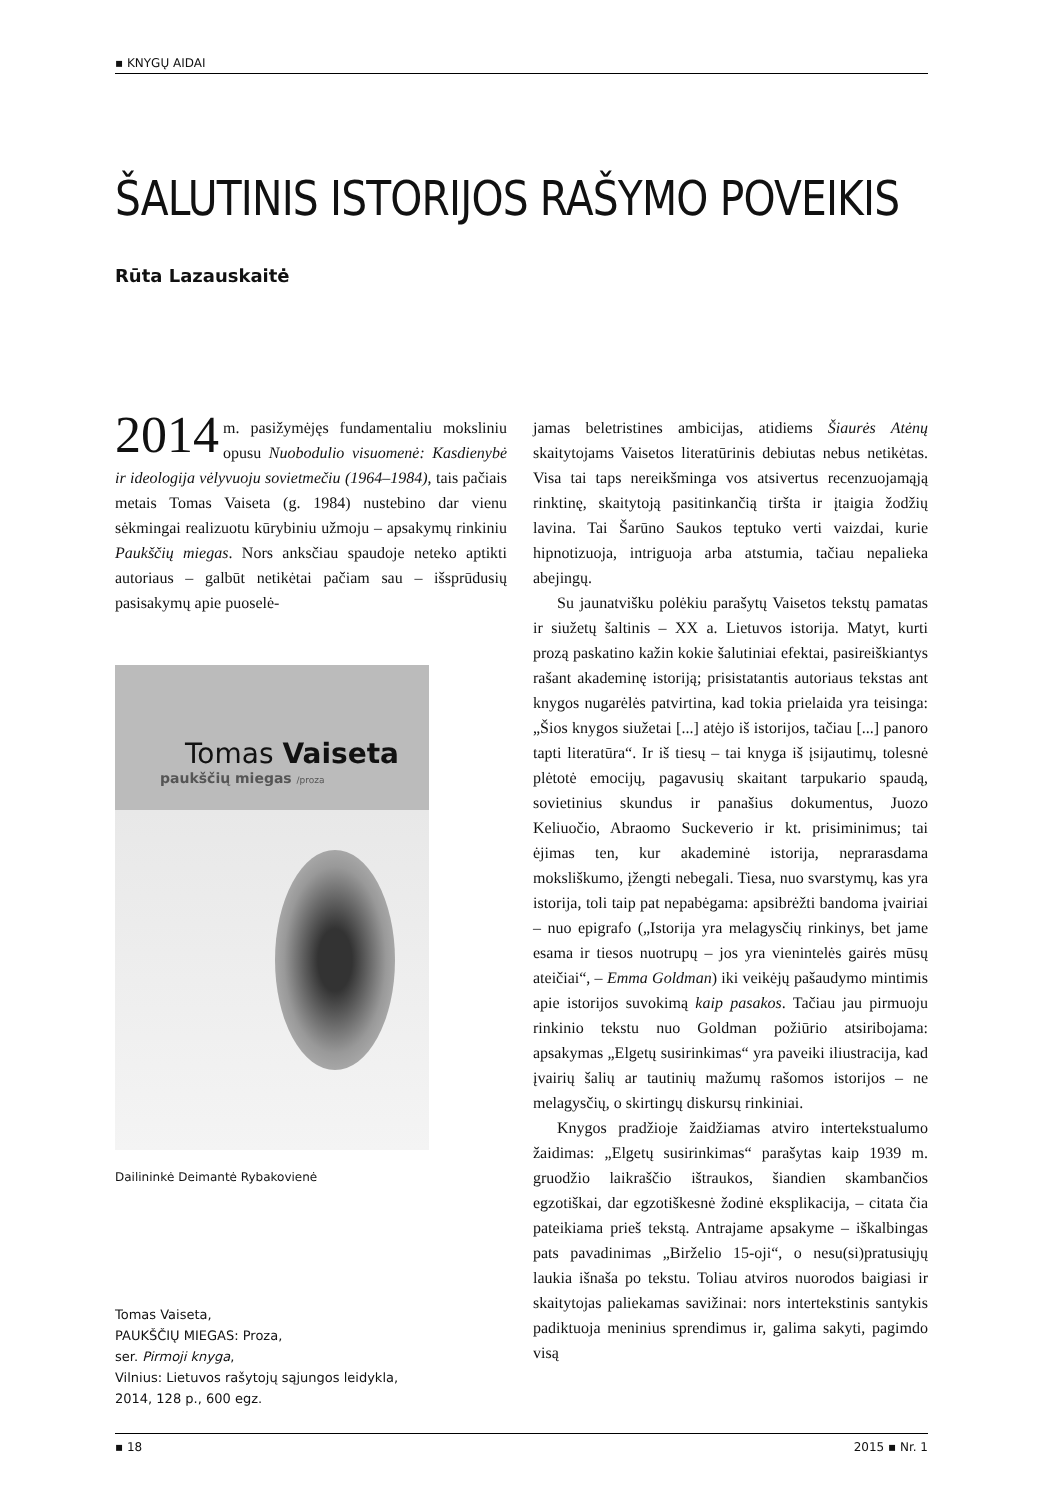▪ KNYGŲ AIDAI
ŠALUTINIS ISTORIJOS RAŠYMO POVEIKIS
Rūta Lazauskaitė
2014 m. pasižymėjęs fundamentaliu moksliniu opusu Nuobodulio visuomenė: Kasdienybė ir ideologija vėlyvuoju sovietmečiu (1964–1984), tais pačiais metais Tomas Vaiseta (g. 1984) nustebino dar vienu sėkmingai realizuotu kūrybiniu užmoju – apsakymų rinkiniu Paukščių miegas. Nors anksčiau spaudoje neteko aptikti autoriaus – galbūt netikėtai pačiam sau – išsprūdusių pasisakymų apie puoselė-
Tomas Vaiseta
paukščių miegas /proza
Dailininkė Deimantė Rybakovienė
Tomas Vaiseta,
PAUKŠČIŲ MIEGAS: Proza,
ser. Pirmoji knyga,
Vilnius: Lietuvos rašytojų sąjungos leidykla,
2014, 128 p., 600 egz.
jamas beletristines ambicijas, atidiems Šiaurės Atėnų skaitytojams Vaisetos literatūrinis debiutas nebus netikėtas. Visa tai taps nereikšminga vos atsivertus recenzuojamąją rinktinę, skaitytoją pasitinkančią tiršta ir įtaigia žodžių lavina. Tai Šarūno Saukos teptuko verti vaizdai, kurie hipnotizuoja, intriguoja arba atstumia, tačiau nepalieka abejingų.
Su jaunatvišku polėkiu parašytų Vaisetos tekstų pamatas ir siužetų šaltinis – XX a. Lietuvos istorija. Matyt, kurti prozą paskatino kažin kokie šalutiniai efektai, pasireiškiantys rašant akademinę istoriją; prisistatantis autoriaus tekstas ant knygos nugarėlės patvirtina, kad tokia prielaida yra teisinga: „Šios knygos siužetai [...] atėjo iš istorijos, tačiau [...] panoro tapti literatūra“. Ir iš tiesų – tai knyga iš įsijautimų, tolesnė plėtotė emocijų, pagavusių skaitant tarpukario spaudą, sovietinius skundus ir panašius dokumentus, Juozo Keliuočio, Abraomo Suckeverio ir kt. prisiminimus; tai ėjimas ten, kur akademinė istorija, neprarasdama moksliškumo, įžengti nebegali. Tiesa, nuo svarstymų, kas yra istorija, toli taip pat nepabėgama: apsibrėžti bandoma įvairiai – nuo epigrafo („Istorija yra melagysčių rinkinys, bet jame esama ir tiesos nuotrupų – jos yra vienintelės gairės mūsų ateičiai“, – Emma Goldman) iki veikėjų pašaudymo mintimis apie istorijos suvokimą kaip pasakos. Tačiau jau pirmuoju rinkinio tekstu nuo Goldman požiūrio atsiribojama: apsakymas „Elgetų susirinkimas“ yra paveiki iliustracija, kad įvairių šalių ar tautinių mažumų rašomos istorijos – ne melagysčių, o skirtingų diskursų rinkiniai.
Knygos pradžioje žaidžiamas atviro intertekstualumo žaidimas: „Elgetų susirinkimas“ parašytas kaip 1939 m. gruodžio laikraščio ištraukos, šiandien skambančios egzotiškai, dar egzotiškesnė žodinė eksplikacija, – citata čia pateikiama prieš tekstą. Antrajame apsakyme – iškalbingas pats pavadinimas „Birželio 15-oji“, o nesu(si)pratusiųjų laukia išnaša po tekstu. Toliau atviros nuorodos baigiasi ir skaitytojas paliekamas savižinai: nors intertekstinis santykis padiktuoja meninius sprendimus ir, galima sakyti, pagimdo visą
▪ 18 2015 ▪ Nr. 1